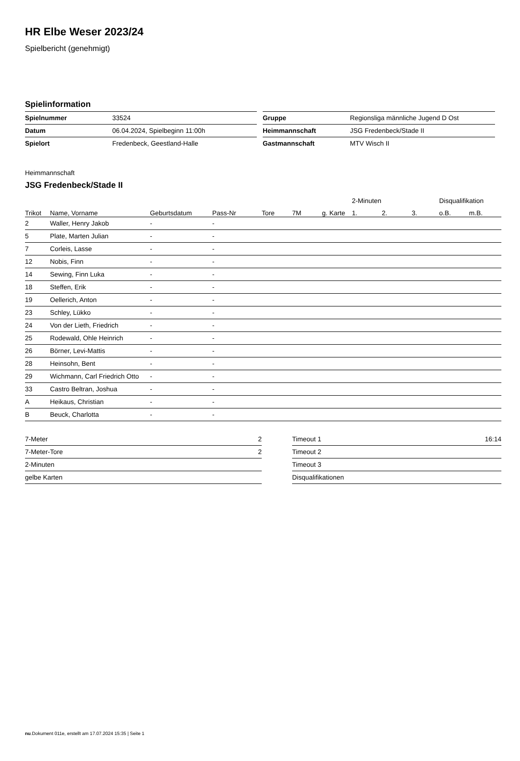HR Elbe Weser 2023/24
Spielbericht (genehmigt)
Spielinformation
| Spielnummer | 33524 |
| Datum | 06.04.2024, Spielbeginn 11:00h |
| Spielort | Fredenbeck, Geestland-Halle |
| Gruppe | Regionsliga männliche Jugend D Ost |
| Heimmannschaft | JSG Fredenbeck/Stade II |
| Gastmannschaft | MTV Wisch II |
Heimmannschaft
JSG Fredenbeck/Stade II
| | | | | | | | 2-Minuten | | | Disqualifikation | |
| --- | --- | --- | --- | --- | --- | --- | --- | --- | --- | --- | --- |
| Trikot | Name, Vorname | Geburtsdatum | Pass-Nr | Tore | 7M | g. Karte | 1. | 2. | 3. | o.B. | m.B. |
| 2 | Waller, Henry Jakob | - | - | | | | | | | | |
| 5 | Plate, Marten Julian | - | - | | | | | | | | |
| 7 | Corleis, Lasse | - | - | | | | | | | | |
| 12 | Nobis, Finn | - | - | | | | | | | | |
| 14 | Sewing, Finn Luka | - | - | | | | | | | | |
| 18 | Steffen, Erik | - | - | | | | | | | | |
| 19 | Oellerich, Anton | - | - | | | | | | | | |
| 23 | Schley, Lükko | - | - | | | | | | | | |
| 24 | Von der Lieth, Friedrich | - | - | | | | | | | | |
| 25 | Rodewald, Ohle Heinrich | - | - | | | | | | | | |
| 26 | Börner, Levi-Mattis | - | - | | | | | | | | |
| 28 | Heinsohn, Bent | - | - | | | | | | | | |
| 29 | Wichmann, Carl Friedrich Otto | - | - | | | | | | | | |
| 33 | Castro Beltran, Joshua | - | - | | | | | | | | |
| A | Heikaus, Christian | - | - | | | | | | | | |
| B | Beuck, Charlotta | - | - | | | | | | | | |
| 7-Meter | 2 |
| 7-Meter-Tore | 2 |
| 2-Minuten | |
| gelbe Karten | |
| Timeout 1 | 16:14 |
| Timeout 2 | |
| Timeout 3 | |
| Disqualifikationen | |
nu.Dokument 011e, erstellt am 17.07.2024 15:35 | Seite 1